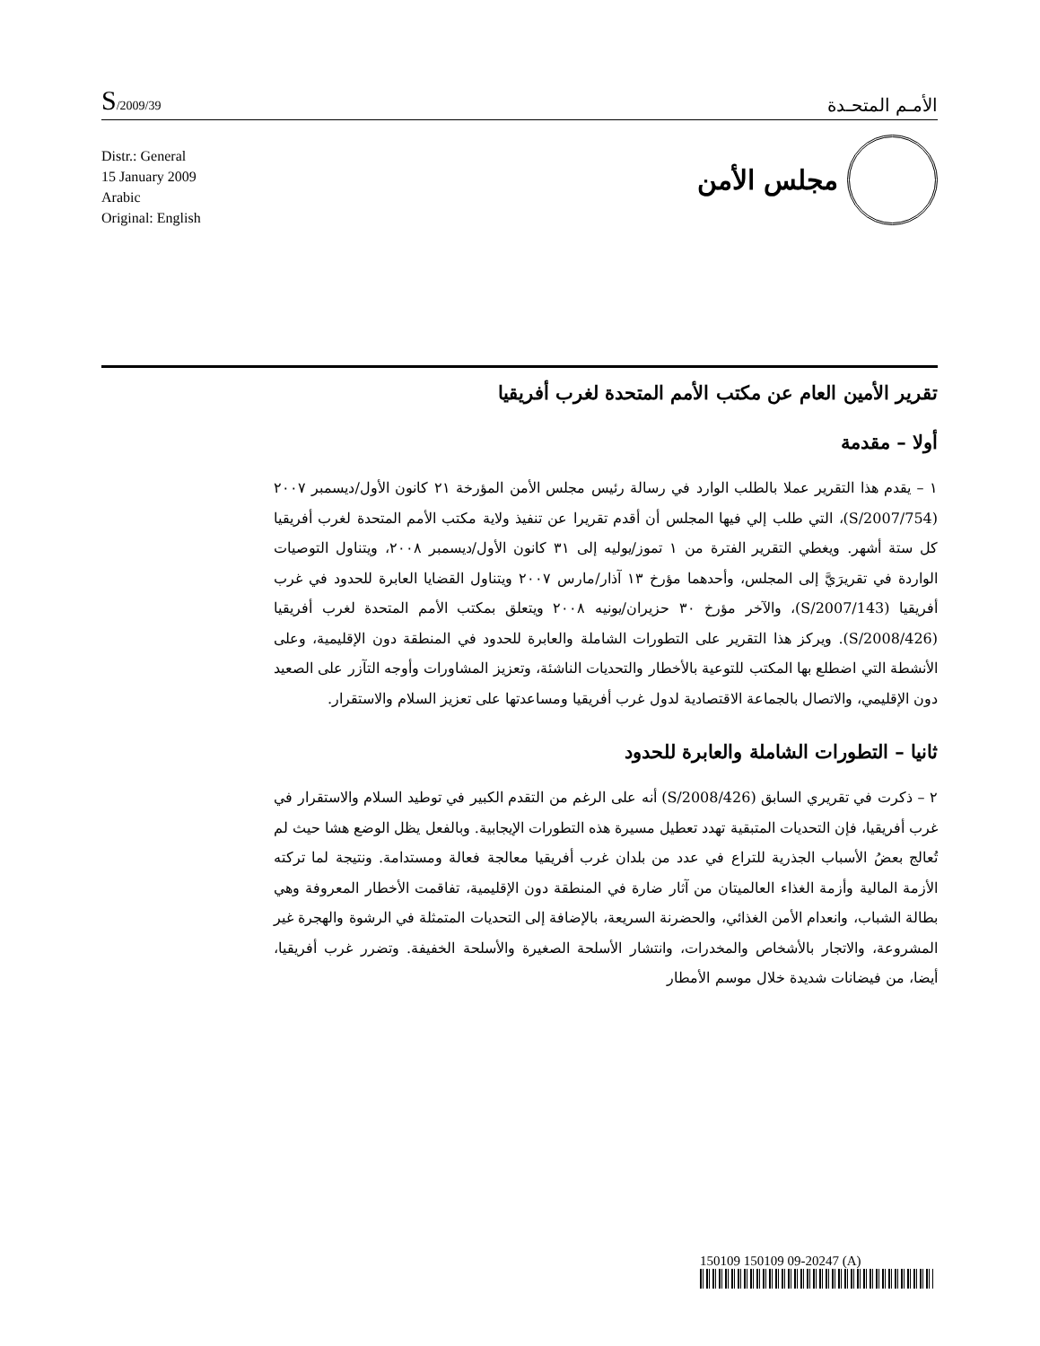S/2009/39
الأمـم المتحـدة
Distr.: General
15 January 2009
Arabic
Original: English
مجلس الأمن
تقرير الأمين العام عن مكتب الأمم المتحدة لغرب أفريقيا
أولا – مقدمة
١ – يقدم هذا التقرير عملا بالطلب الوارد في رسالة رئيس مجلس الأمن المؤرخة ٢١ كانون الأول/ديسمبر ٢٠٠٧ (S/2007/754)، التي طلب إلي فيها المجلس أن أقدم تقريرا عن تنفيذ ولاية مكتب الأمم المتحدة لغرب أفريقيا كل ستة أشهر. ويغطي التقرير الفترة من ١ تموز/يوليه إلى ٣١ كانون الأول/ديسمبر ٢٠٠٨، ويتناول التوصيات الواردة في تقريرَيَّ إلى المجلس، وأحدهما مؤرخ ١٣ آذار/مارس ٢٠٠٧ ويتناول القضايا العابرة للحدود في غرب أفريقيا (S/2007/143)، والآخر مؤرخ ٣٠ حزيران/يونيه ٢٠٠٨ ويتعلق بمكتب الأمم المتحدة لغرب أفريقيا (S/2008/426). ويركز هذا التقرير على التطورات الشاملة والعابرة للحدود في المنطقة دون الإقليمية، وعلى الأنشطة التي اضطلع بها المكتب للتوعية بالأخطار والتحديات الناشئة، وتعزيز المشاورات وأوجه التآزر على الصعيد دون الإقليمي، والاتصال بالجماعة الاقتصادية لدول غرب أفريقيا ومساعدتها على تعزيز السلام والاستقرار.
ثانيا – التطورات الشاملة والعابرة للحدود
٢ – ذكرت في تقريري السابق (S/2008/426) أنه على الرغم من التقدم الكبير في توطيد السلام والاستقرار في غرب أفريقيا، فإن التحديات المتبقية تهدد تعطيل مسيرة هذه التطورات الإيجابية. وبالفعل يظل الوضع هشا حيث لم تُعالج بعضُ الأسباب الجذرية للتراع في عدد من بلدان غرب أفريقيا معالجة فعالة ومستدامة. ونتيجة لما تركته الأزمة المالية وأزمة الغذاء العالميتان من آثار ضارة في المنطقة دون الإقليمية، تفاقمت الأخطار المعروفة وهي بطالة الشباب، وانعدام الأمن الغذائي، والحضرنة السريعة، بالإضافة إلى التحديات المتمثلة في الرشوة والهجرة غير المشروعة، والاتجار بالأشخاص والمخدرات، وانتشار الأسلحة الصغيرة والأسلحة الخفيفة. وتضرر غرب أفريقيا، أيضا، من فيضانات شديدة خلال موسم الأمطار
150109 150109 09-20247 (A)